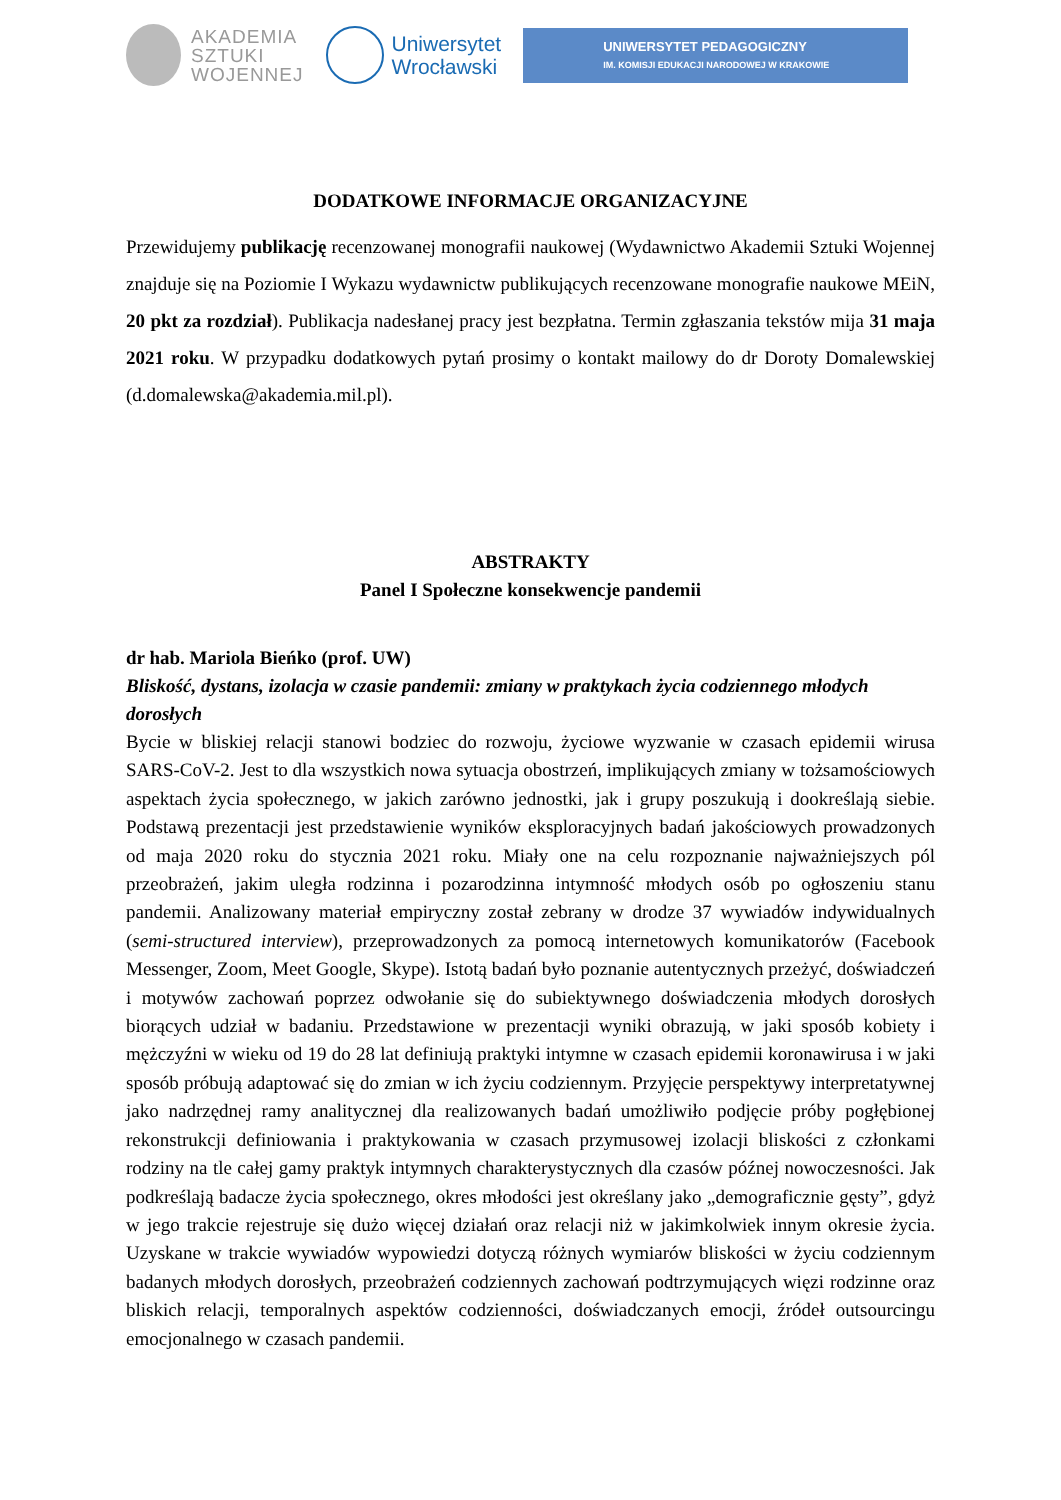AKADEMIA
SZTUKI
WOJENNEJ
Uniwersytet
Wrocławski
UNIWERSYTET PEDAGOGICZNY
IM. KOMISJI EDUKACJI NARODOWEJ W KRAKOWIE
DODATKOWE INFORMACJE ORGANIZACYJNE
Przewidujemy publikację recenzowanej monografii naukowej (Wydawnictwo Akademii Sztuki Wojennej znajduje się na Poziomie I Wykazu wydawnictw publikujących recenzowane monografie naukowe MEiN, 20 pkt za rozdział). Publikacja nadesłanej pracy jest bezpłatna. Termin zgłaszania tekstów mija 31 maja 2021 roku. W przypadku dodatkowych pytań prosimy o kontakt mailowy do dr Doroty Domalewskiej (d.domalewska@akademia.mil.pl).
ABSTRAKTY
Panel I Społeczne konsekwencje pandemii
dr hab. Mariola Bieńko (prof. UW)
Bliskość, dystans, izolacja w czasie pandemii: zmiany w praktykach życia codziennego młodych dorosłych
Bycie w bliskiej relacji stanowi bodziec do rozwoju, życiowe wyzwanie w czasach epidemii wirusa SARS-CoV-2. Jest to dla wszystkich nowa sytuacja obostrzeń, implikujących zmiany w tożsamościowych aspektach życia społecznego, w jakich zarówno jednostki, jak i grupy poszukują i dookreślają siebie. Podstawą prezentacji jest przedstawienie wyników eksploracyjnych badań jakościowych prowadzonych od maja 2020 roku do stycznia 2021 roku. Miały one na celu rozpoznanie najważniejszych pól przeobrażeń, jakim uległa rodzinna i pozarodzinna intymność młodych osób po ogłoszeniu stanu pandemii. Analizowany materiał empiryczny został zebrany w drodze 37 wywiadów indywidualnych (semi-structured interview), przeprowadzonych za pomocą internetowych komunikatorów (Facebook Messenger, Zoom, Meet Google, Skype). Istotą badań było poznanie autentycznych przeżyć, doświadczeń i motywów zachowań poprzez odwołanie się do subiektywnego doświadczenia młodych dorosłych biorących udział w badaniu. Przedstawione w prezentacji wyniki obrazują, w jaki sposób kobiety i mężczyźni w wieku od 19 do 28 lat definiują praktyki intymne w czasach epidemii koronawirusa i w jaki sposób próbują adaptować się do zmian w ich życiu codziennym. Przyjęcie perspektywy interpretatywnej jako nadrzędnej ramy analitycznej dla realizowanych badań umożliwiło podjęcie próby pogłębionej rekonstrukcji definiowania i praktykowania w czasach przymusowej izolacji bliskości z członkami rodziny na tle całej gamy praktyk intymnych charakterystycznych dla czasów późnej nowoczesności. Jak podkreślają badacze życia społecznego, okres młodości jest określany jako „demograficznie gęsty”, gdyż w jego trakcie rejestruje się dużo więcej działań oraz relacji niż w jakimkolwiek innym okresie życia. Uzyskane w trakcie wywiadów wypowiedzi dotyczą różnych wymiarów bliskości w życiu codziennym badanych młodych dorosłych, przeobrażeń codziennych zachowań podtrzymujących więzi rodzinne oraz bliskich relacji, temporalnych aspektów codzienności, doświadczanych emocji, źródeł outsourcingu emocjonalnego w czasach pandemii.